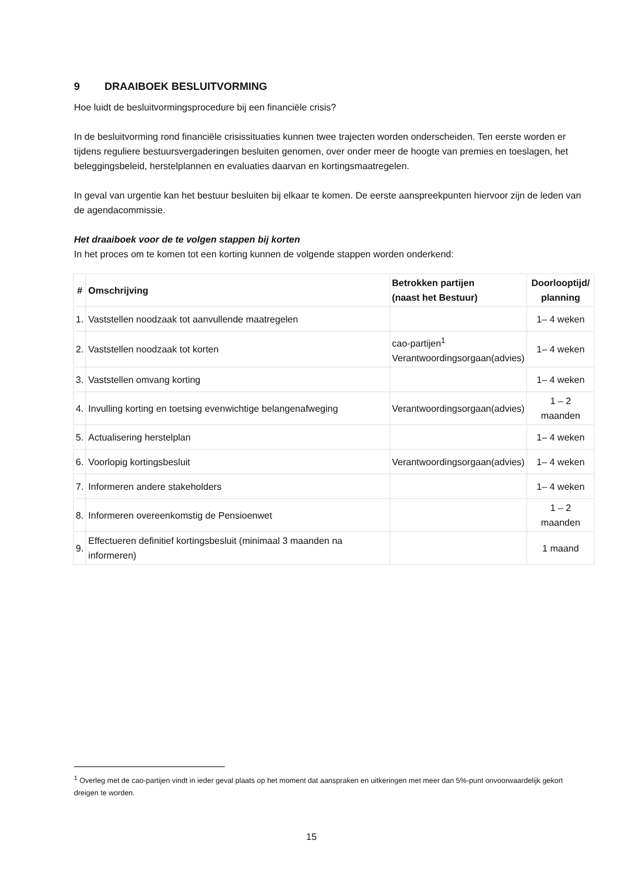9 DRAAIBOEK BESLUITVORMING
Hoe luidt de besluitvormingsprocedure bij een financiële crisis?
In de besluitvorming rond financiële crisissituaties kunnen twee trajecten worden onderscheiden. Ten eerste worden er tijdens reguliere bestuursvergaderingen besluiten genomen, over onder meer de hoogte van premies en toeslagen, het beleggingsbeleid, herstelplannen en evaluaties daarvan en kortingsmaatregelen.
In geval van urgentie kan het bestuur besluiten bij elkaar te komen. De eerste aanspreekpunten hiervoor zijn de leden van de agendacommissie.
Het draaiboek voor de te volgen stappen bij korten
In het proces om te komen tot een korting kunnen de volgende stappen worden onderkend:
| # | Omschrijving | Betrokken partijen (naast het Bestuur) | Doorlooptijd/ planning |
| --- | --- | --- | --- |
| 1. | Vaststellen noodzaak tot aanvullende maatregelen | | 1– 4 weken |
| 2. | Vaststellen noodzaak tot korten | cao-partijen<sup>1</sup> Verantwoordingsorgaan(advies) | 1– 4 weken |
| 3. | Vaststellen omvang korting | | 1– 4 weken |
| 4. | Invulling korting en toetsing evenwichtige belangenafweging | Verantwoordingsorgaan(advies) | 1 – 2 maanden |
| 5. | Actualisering herstelplan | | 1– 4 weken |
| 6. | Voorlopig kortingsbesluit | Verantwoordingsorgaan(advies) | 1– 4 weken |
| 7. | Informeren andere stakeholders | | 1– 4 weken |
| 8. | Informeren overeenkomstig de Pensioenwet | | 1 – 2 maanden |
| 9. | Effectueren definitief kortingsbesluit (minimaal 3 maanden na informeren) | | 1 maand |
<sup>1</sup> Overleg met de cao-partijen vindt in ieder geval plaats op het moment dat aanspraken en uitkeringen met meer dan 5%-punt onvoorwaardelijk gekort dreigen te worden.
15